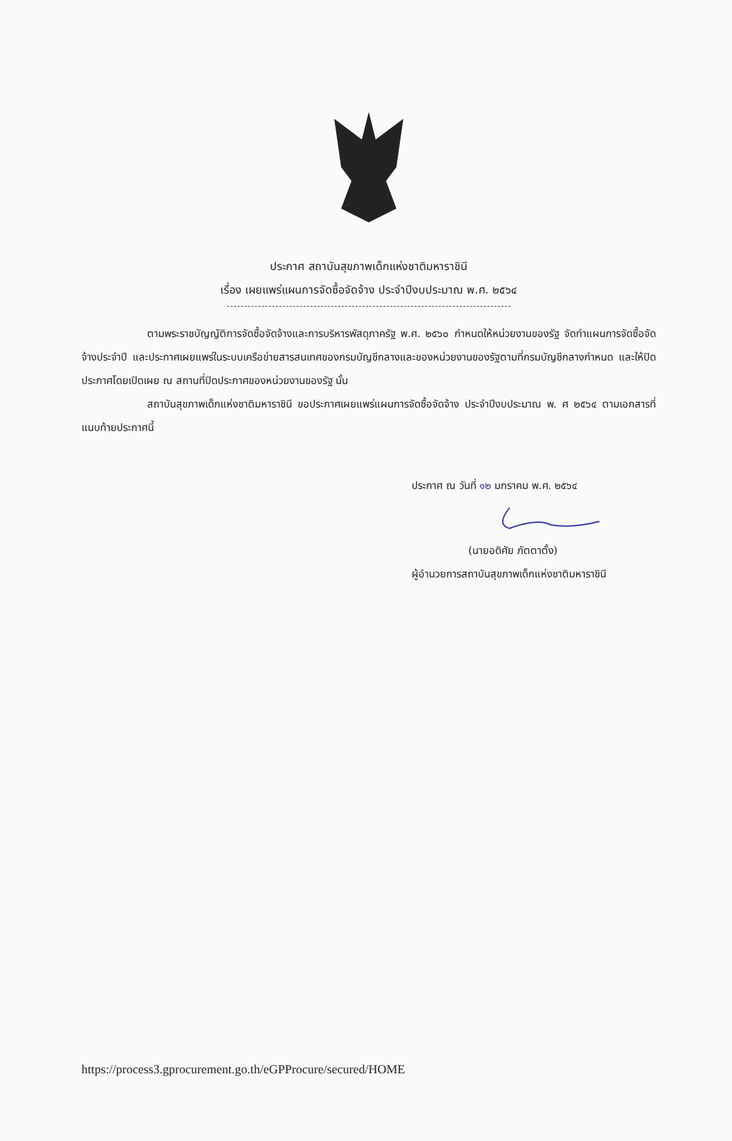ประกาศ สถาบันสุขภาพเด็กแห่งชาติมหาราชินี
เรื่อง เผยแพร่แผนการจัดซื้อจัดจ้าง ประจำปีงบประมาณ พ.ศ. ๒๕๖๔
ตามพระราชบัญญัติการจัดซื้อจัดจ้างและการบริหารพัสดุภาครัฐ พ.ศ. ๒๕๖๐ กำหนดให้หน่วยงานของรัฐ จัดทำแผนการจัดซื้อจัดจ้างประจำปี และประกาศเผยแพร่ในระบบเครือข่ายสารสนเทศของกรมบัญชีกลางและของหน่วยงานของรัฐตามที่กรมบัญชีกลางกำหนด และให้ปิดประกาศโดยเปิดเผย ณ สถานที่ปิดประกาศของหน่วยงานของรัฐ นั้น
สถาบันสุขภาพเด็กแห่งชาติมหาราชินี ขอประกาศเผยแพร่แผนการจัดซื้อจัดจ้าง ประจำปีงบประมาณ พ. ศ ๒๕๖๔ ตามเอกสารที่แนบท้ายประกาศนี้
ประกาศ ณ วันที่ ๑๒ มกราคม พ.ศ. ๒๕๖๔
(นายอดิศัย ภัตตาตั้ง)
ผู้อำนวยการสถาบันสุขภาพเด็กแห่งชาติมหาราชินี
https://process3.gprocurement.go.th/eGPProcure/secured/HOME